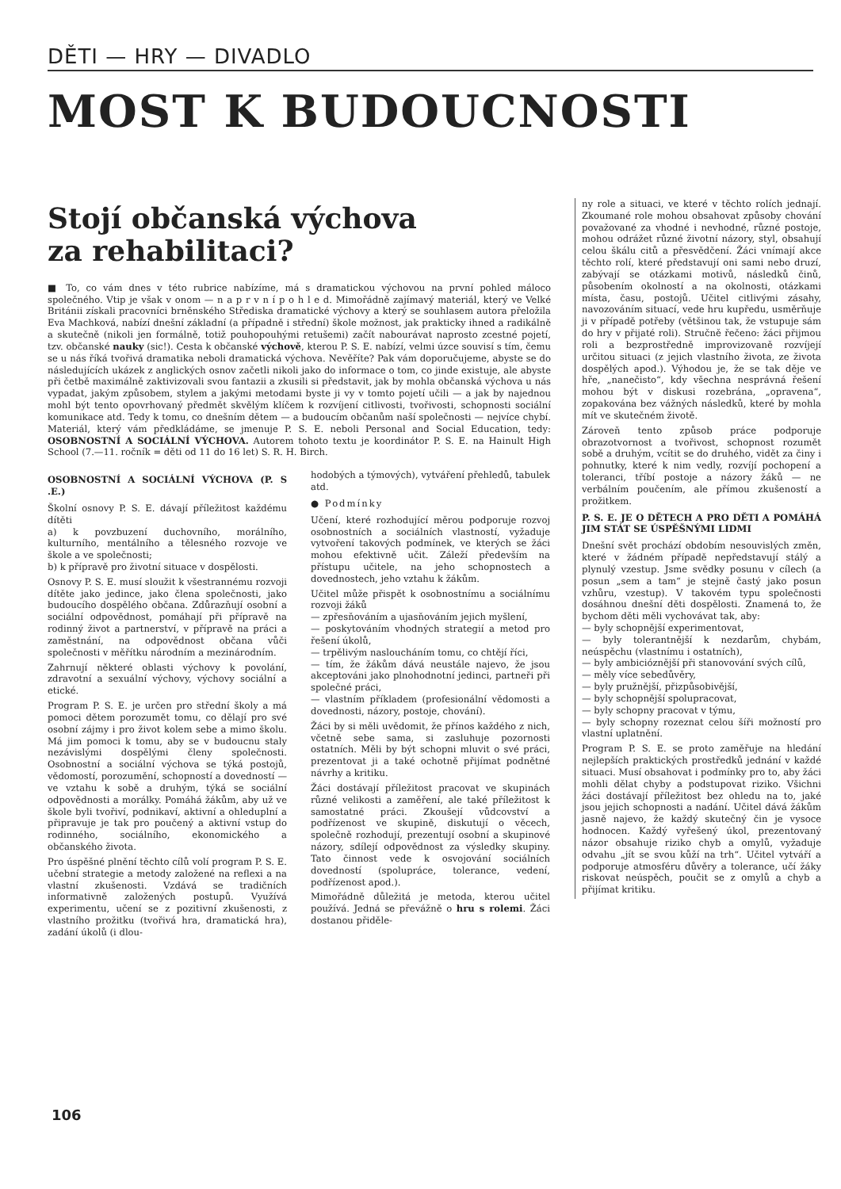DĚTI — HRY — DIVADLO
MOST K BUDOUCNOSTI
Stojí občanská výchova
za rehabilitaci?
■ To, co vám dnes v této rubrice nabízíme, má s dramatickou výchovou na první pohled máloco společného. Vtip je však v onom — n a p r v n í p o h l e d. Mimořádně zajímavý materiál, který ve Velké Británii získali pracovníci brněnského Střediska dramatické výchovy a který se souhlasem autora přeložila Eva Machková, nabízí dnešní základní (a případně i střední) škole možnost, jak prakticky ihned a radikálně a skutečně (nikoli jen formálně, totiž pouhopouhými retušemi) začít nabourávat naprosto zcestné pojetí, tzv. občanské nauky (sic!). Cesta k občanské výchově, kterou P. S. E. nabízí, velmi úzce souvisí s tím, čemu se u nás říká tvořivá dramatika neboli dramatická výchova. Nevěříte? Pak vám doporučujeme, abyste se do následujících ukázek z anglických osnov začetli nikoli jako do informace o tom, co jinde existuje, ale abyste při četbě maximálně zaktivizovali svou fantazii a zkusili si představit, jak by mohla občanská výchova u nás vypadat, jakým způsobem, stylem a jakými metodami byste ji vy v tomto pojetí učili — a jak by najednou mohl být tento opovrhovaný předmět skvělým klíčem k rozvíjení citlivosti, tvořivosti, schopnosti sociální komunikace atd. Tedy k tomu, co dnešním dětem — a budoucím občanům naší společnosti — nejvíce chybí. Materiál, který vám předkládáme, se jmenuje P. S. E. neboli Personal and Social Education, tedy: OSOBNOSTNÍ A SOCIÁLNÍ VÝCHOVA. Autorem tohoto textu je koordinátor P. S. E. na Hainult High School (7.—11. ročník = děti od 11 do 16 let) S. R. H. Birch.
OSOBNOSTNÍ A SOCIÁLNÍ VÝCHOVA (P. S .E.)
Školní osnovy P. S. E. dávají příležitost každému dítěti
a) k povzbuzení duchovního, morálního, kulturního, mentálního a tělesného rozvoje ve škole a ve společnosti;
b) k přípravě pro životní situace v dospělosti.
Osnovy P. S. E. musí sloužit k všestrannému rozvoji dítěte jako jedince, jako člena společnosti, jako budoucího dospělého občana. Zdůrazňují osobní a sociální odpovědnost, pomáhají při přípravě na rodinný život a partnerství, v přípravě na práci a zaměstnání, na odpovědnost občana vůči společnosti v měřítku národním a mezinárodním.
Zahrnují některé oblasti výchovy k povolání, zdravotní a sexuální výchovy, výchovy sociální a etické.
Program P. S. E. je určen pro střední školy a má pomoci dětem porozumět tomu, co dělají pro své osobní zájmy i pro život kolem sebe a mimo školu. Má jim pomoci k tomu, aby se v budoucnu staly nezávislými dospělými členy společnosti. Osobnostní a sociální výchova se týká postojů, vědomostí, porozumění, schopností a dovedností — ve vztahu k sobě a druhým, týká se sociální odpovědnosti a morálky. Pomáhá žákům, aby už ve škole byli tvořiví, podnikaví, aktivní a ohleduplní a připravuje je tak pro poučený a aktivní vstup do rodinného, sociálního, ekonomického a občanského života.
Pro úspěšné plnění těchto cílů volí program P. S. E. učební strategie a metody založené na reflexi a na vlastní zkušenosti. Vzdává se tradičních informativně založených postupů. Využívá experimentu, učení se z pozitivní zkušenosti, z vlastního prožitku (tvořivá hra, dramatická hra), zadání úkolů (i dlou-
hodobých a týmových), vytváření přehledů, tabulek atd.
● Podmínky
Učení, které rozhodující měrou podporuje rozvoj osobnostních a sociálních vlastností, vyžaduje vytvoření takových podmínek, ve kterých se žáci mohou efektivně učit. Záleží především na přístupu učitele, na jeho schopnostech a dovednostech, jeho vztahu k žákům.
Učitel může přispět k osobnostnímu a sociálnímu rozvoji žáků
— zpřesňováním a ujasňováním jejich myšlení,
— poskytováním vhodných strategií a metod pro řešení úkolů,
— trpělivým nasloucháním tomu, co chtějí říci,
— tím, že žákům dává neustále najevo, že jsou akceptováni jako plnohodnotní jedinci, partneři při společné práci,
— vlastním příkladem (profesionální vědomosti a dovednosti, názory, postoje, chování).
Žáci by si měli uvědomit, že přínos každého z nich, včetně sebe sama, si zasluhuje pozornosti ostatních. Měli by být schopni mluvit o své práci, prezentovat ji a také ochotně přijímat podnětné návrhy a kritiku.
Žáci dostávají příležitost pracovat ve skupinách různé velikosti a zaměření, ale také příležitost k samostatné práci. Zkoušejí vůdcovství a podřízenost ve skupině, diskutují o věcech, společně rozhodují, prezentují osobní a skupinové názory, sdílejí odpovědnost za výsledky skupiny. Tato činnost vede k osvojování sociálních dovedností (spolupráce, tolerance, vedení, podřízenost apod.).
Mimořádně důležitá je metoda, kterou učitel používá. Jedná se převážně o hru s rolemi. Žáci dostanou přiděle-
ny role a situaci, ve které v těchto rolích jednají. Zkoumané role mohou obsahovat způsoby chování považované za vhodné i nevhodné, různé postoje, mohou odrážet různé životní názory, styl, obsahují celou škálu citů a přesvědčení. Žáci vnímají akce těchto rolí, které představují oni sami nebo druzí, zabývají se otázkami motivů, následků činů, působením okolností a na okolnosti, otázkami místa, času, postojů. Učitel citlivými zásahy, navozováním situací, vede hru kupředu, usměrňuje ji v případě potřeby (většinou tak, že vstupuje sám do hry v přijaté roli). Stručně řečeno: žáci přijmou roli a bezprostředně improvizovaně rozvíjejí určitou situaci (z jejich vlastního života, ze života dospělých apod.). Výhodou je, že se tak děje ve hře, „nanečisto“, kdy všechna nesprávná řešení mohou být v diskusi rozebrána, „opravena“, zopakována bez vážných následků, které by mohla mít ve skutečném životě.
Zároveň tento způsob práce podporuje obrazotvornost a tvořivost, schopnost rozumět sobě a druhým, vcítit se do druhého, vidět za činy i pohnutky, které k nim vedly, rozvíjí pochopení a toleranci, tříbí postoje a názory žáků — ne verbálním poučením, ale přímou zkušeností a prožitkem.
P. S. E. JE O DĚTECH A PRO DĚTI A POMÁHÁ JIM STÁT SE ÚSPĚŠNÝMI LIDMI
Dnešní svět prochází obdobím nesouvislých změn, které v žádném případě nepředstavují stálý a plynulý vzestup. Jsme svědky posunu v cílech (a posun „sem a tam“ je stejně častý jako posun vzhůru, vzestup). V takovém typu společnosti dosáhnou dnešní děti dospělosti. Znamená to, že bychom děti měli vychovávat tak, aby:
— byly schopnější experimentovat,
— byly tolerantnější k nezdarům, chybám, neúspěchu (vlastnímu i ostatních),
— byly ambicióznější při stanovování svých cílů,
— měly více sebedůvěry,
— byly pružnější, přizpůsobivější,
— byly schopnější spolupracovat,
— byly schopny pracovat v týmu,
— byly schopny rozeznat celou šíři možností pro vlastní uplatnění.
Program P. S. E. se proto zaměřuje na hledání nejlepších praktických prostředků jednání v každé situaci. Musí obsahovat i podmínky pro to, aby žáci mohli dělat chyby a podstupovat riziko. Všichni žáci dostávají příležitost bez ohledu na to, jaké jsou jejich schopnosti a nadání. Učitel dává žákům jasně najevo, že každý skutečný čin je vysoce hodnocen. Každý vyřešený úkol, prezentovaný názor obsahuje riziko chyb a omylů, vyžaduje odvahu „jít se svou kůží na trh“. Učitel vytváří a podporuje atmosféru důvěry a tolerance, učí žáky riskovat neúspěch, poučit se z omylů a chyb a přijímat kritiku.
106